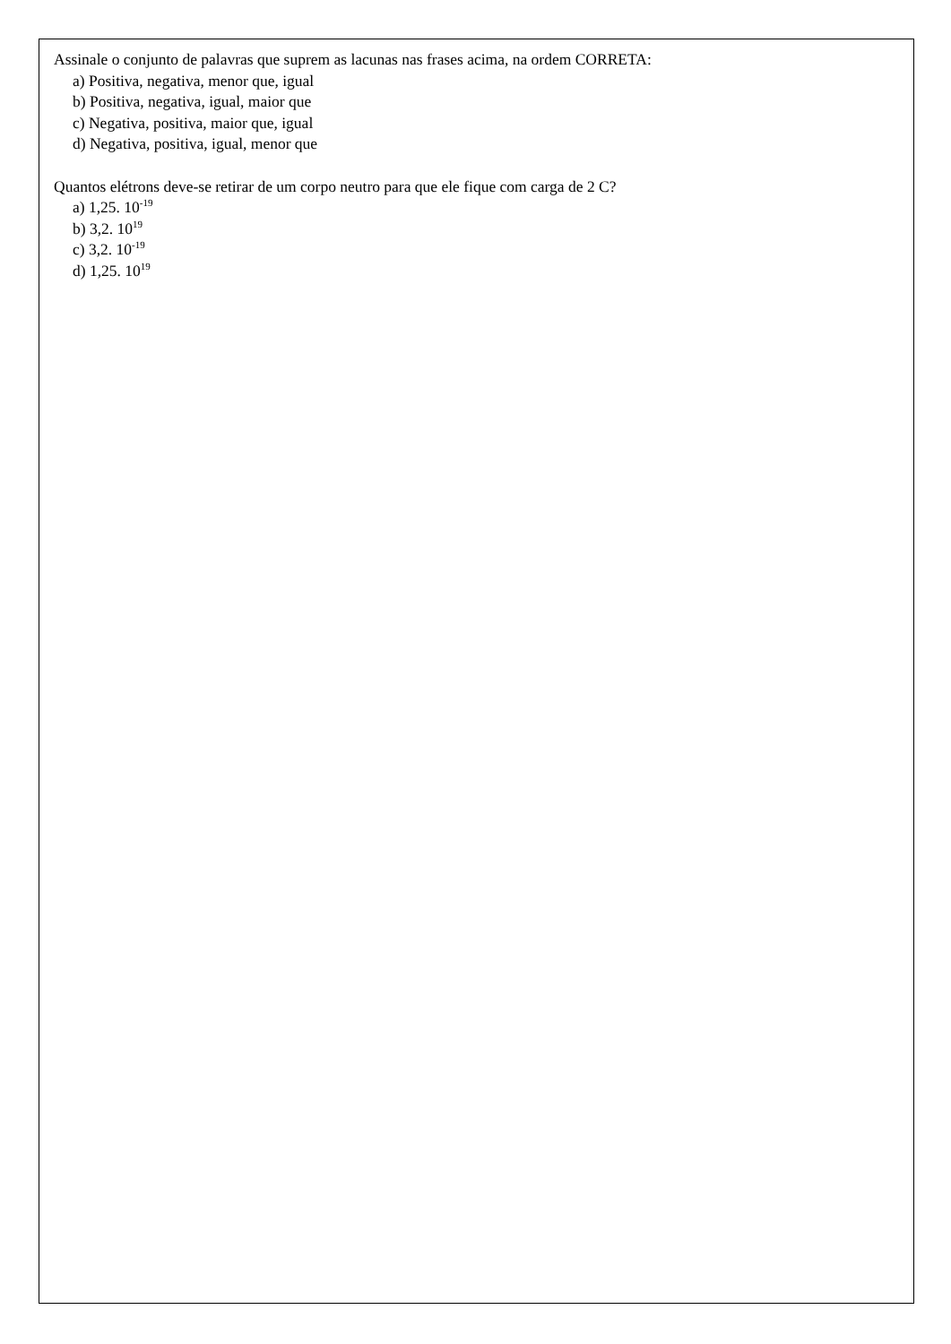Assinale o conjunto de palavras que suprem as lacunas nas frases acima, na ordem CORRETA:
a) Positiva, negativa, menor que, igual
b) Positiva, negativa, igual, maior que
c) Negativa, positiva, maior que, igual
d) Negativa, positiva, igual, menor que
Quantos elétrons deve-se retirar de um corpo neutro para que ele fique com carga de 2 C?
a) 1,25. 10<sup>-19</sup>
b) 3,2. 10<sup>19</sup>
c) 3,2. 10<sup>-19</sup>
d) 1,25. 10<sup>19</sup>